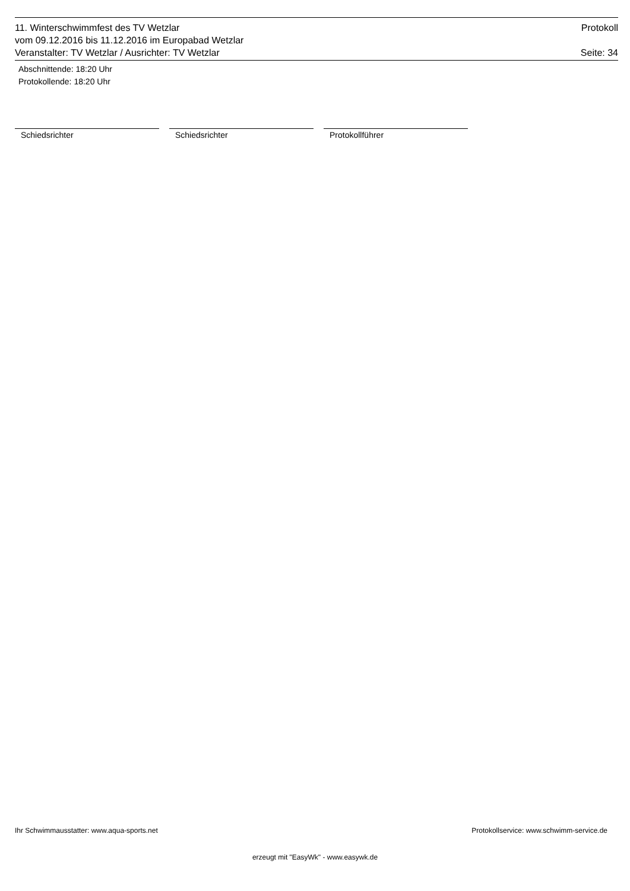11. Winterschwimmfest des TV Wetzlar Protokoll
vom 09.12.2016 bis 11.12.2016 im Europabad Wetzlar
Veranstalter: TV Wetzlar / Ausrichter: TV Wetzlar Seite: 34
Abschnittende: 18:20 Uhr
Protokollende: 18:20 Uhr
Schiedsrichter Schiedsrichter Protokollführer
Ihr Schwimmausstatter: www.aqua-sports.net Protokollservice: www.schwimm-service.de
erzeugt mit "EasyWk" - www.easywk.de